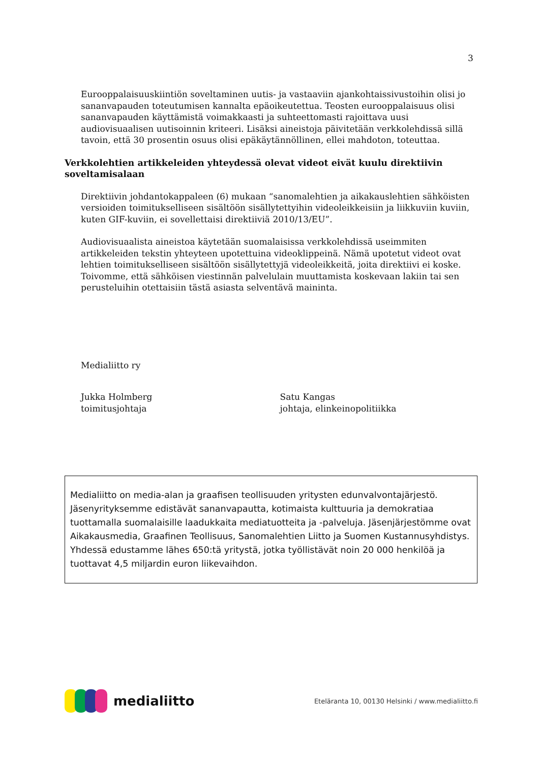3
Eurooppalaisuuskiintiön soveltaminen uutis- ja vastaaviin ajankohtaissivustoihin olisi jo sananvapauden toteutumisen kannalta epäoikeutettua. Teosten eurooppalaisuus olisi sananvapauden käyttämistä voimakkaasti ja suhteettomasti rajoittava uusi audiovisuaalisen uutisoinnin kriteeri. Lisäksi aineistoja päivitetään verkkolehdissä sillä tavoin, että 30 prosentin osuus olisi epäkäytännöllinen, ellei mahdoton, toteuttaa.
Verkkolehtien artikkeleiden yhteydessä olevat videot eivät kuulu direktiivin soveltamisalaan
Direktiivin johdantokappaleen (6) mukaan “sanomalehtien ja aikakauslehtien sähköisten versioiden toimitukselliseen sisältöön sisällytettyihin videoleikkeisiin ja liikkuviin kuviin, kuten GIF-kuviin, ei sovellettaisi direktiiviä 2010/13/EU”.
Audiovisuaalista aineistoa käytetään suomalaisissa verkkolehdissä useimmiten artikkeleiden tekstin yhteyteen upotettuina videoklippeinä. Nämä upotetut videot ovat lehtien toimitukselliseen sisältöön sisällytettyjä videoleikkeitä, joita direktiivi ei koske. Toivomme, että sähköisen viestinnän palvelulain muuttamista koskevaan lakiin tai sen perusteluihin otettaisiin tästä asiasta selventävä maininta.
Medialiitto ry
Jukka Holmberg
toimitusjohtaja
Satu Kangas
johtaja, elinkeinopolitiikka
Medialiitto on media-alan ja graafisen teollisuuden yritysten edunvalvontajärjestö. Jäsenyrityksemme edistävät sananvapautta, kotimaista kulttuuria ja demokratiaa tuottamalla suomalaisille laadukkaita mediatuotteita ja -palveluja. Jäsenjärjestömme ovat Aikakausmedia, Graafinen Teollisuus, Sanomalehtien Liitto ja Suomen Kustannusyhdistys. Yhdessä edustamme lähes 650:tä yritystä, jotka työllistävät noin 20 000 henkilöä ja tuottavat 4,5 miljardin euron liikevaihdon.
medialiitto
Eteläranta 10, 00130 Helsinki / www.medialiitto.fi